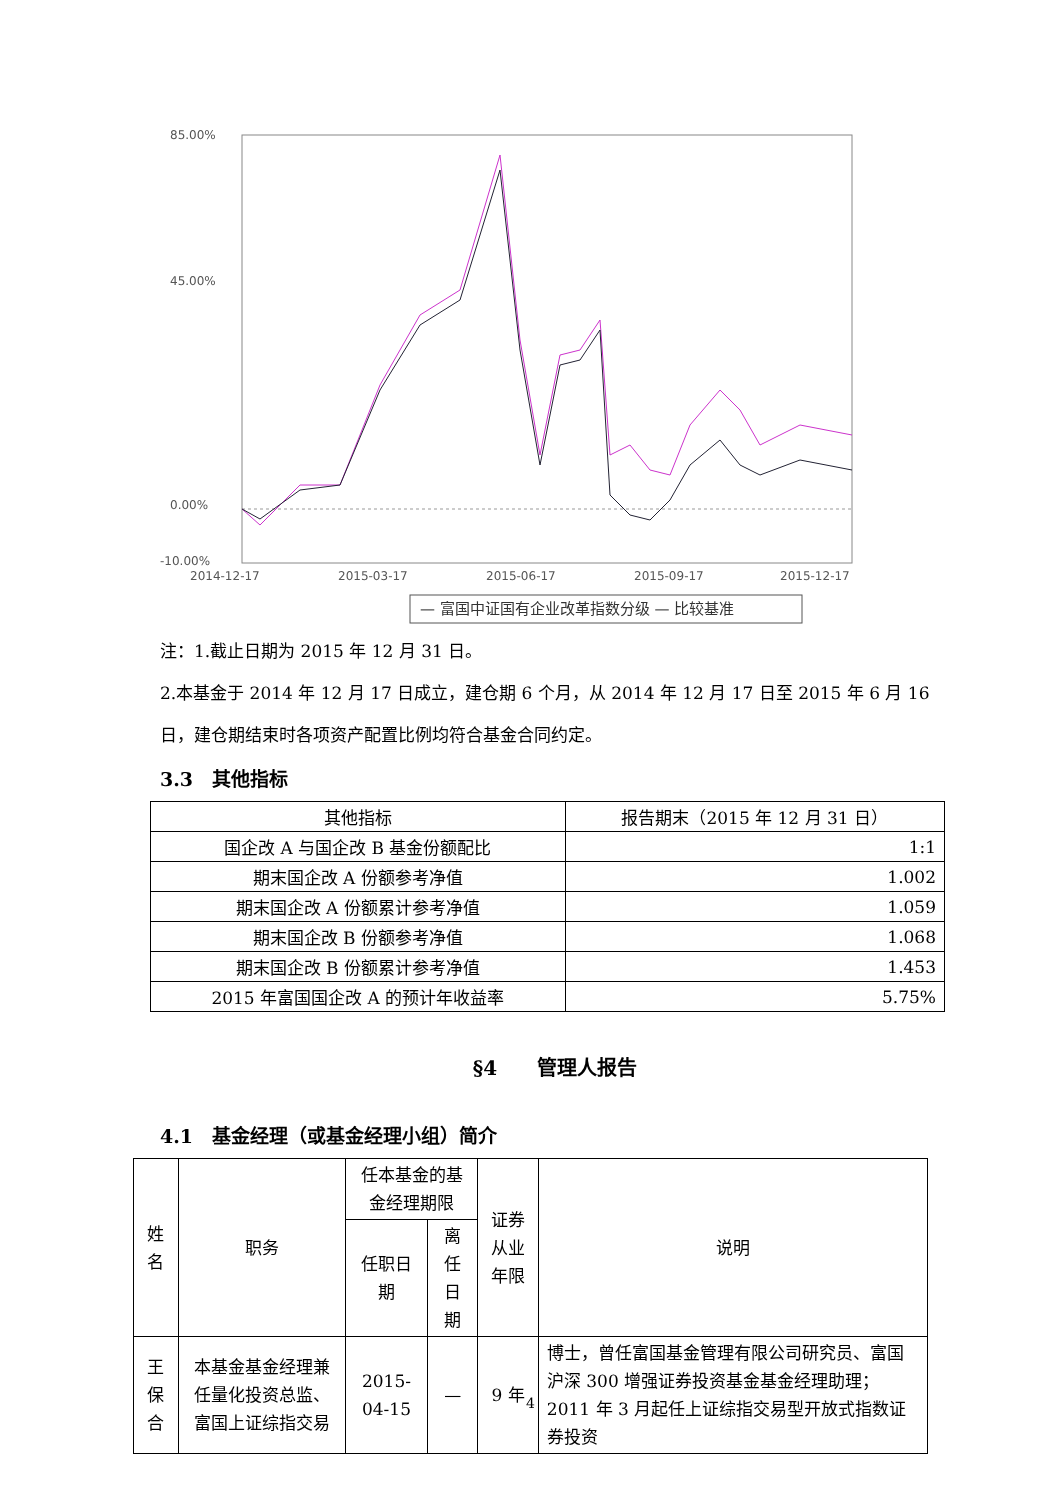85.00%
45.00%
0.00%
-10.00%
2014-12-17
2015-03-17
2015-06-17
2015-09-17
2015-12-17
— 富国中证国有企业改革指数分级 — 比较基准
注：1.截止日期为 2015 年 12 月 31 日。
2.本基金于 2014 年 12 月 17 日成立，建仓期 6 个月，从 2014 年 12 月 17 日至 2015 年 6 月 16 日，建仓期结束时各项资产配置比例均符合基金合同约定。
3.3　其他指标
| 其他指标 | 报告期末（2015 年 12 月 31 日） |
| --- | --- |
| 国企改 A 与国企改 B 基金份额配比 | 1:1 |
| 期末国企改 A 份额参考净值 | 1.002 |
| 期末国企改 A 份额累计参考净值 | 1.059 |
| 期末国企改 B 份额参考净值 | 1.068 |
| 期末国企改 B 份额累计参考净值 | 1.453 |
| 2015 年富国国企改 A 的预计年收益率 | 5.75% |
§4　　管理人报告
4.1　基金经理（或基金经理小组）简介
| 姓名 | 职务 | 任本基金的基金经理期限 | | 证券从业年限 | 说明 |
| --- | --- | --- | --- | --- | --- |
| | | 任职日期 | 离任日期 | | |
| 王保合 | 本基金基金经理兼任量化投资总监、富国上证综指交易 | 2015-04-15 | — | 9 年 | 博士，曾任富国基金管理有限公司研究员、富国沪深 300 增强证券投资基金基金经理助理；2011 年 3 月起任上证综指交易型开放式指数证券投资 |
4